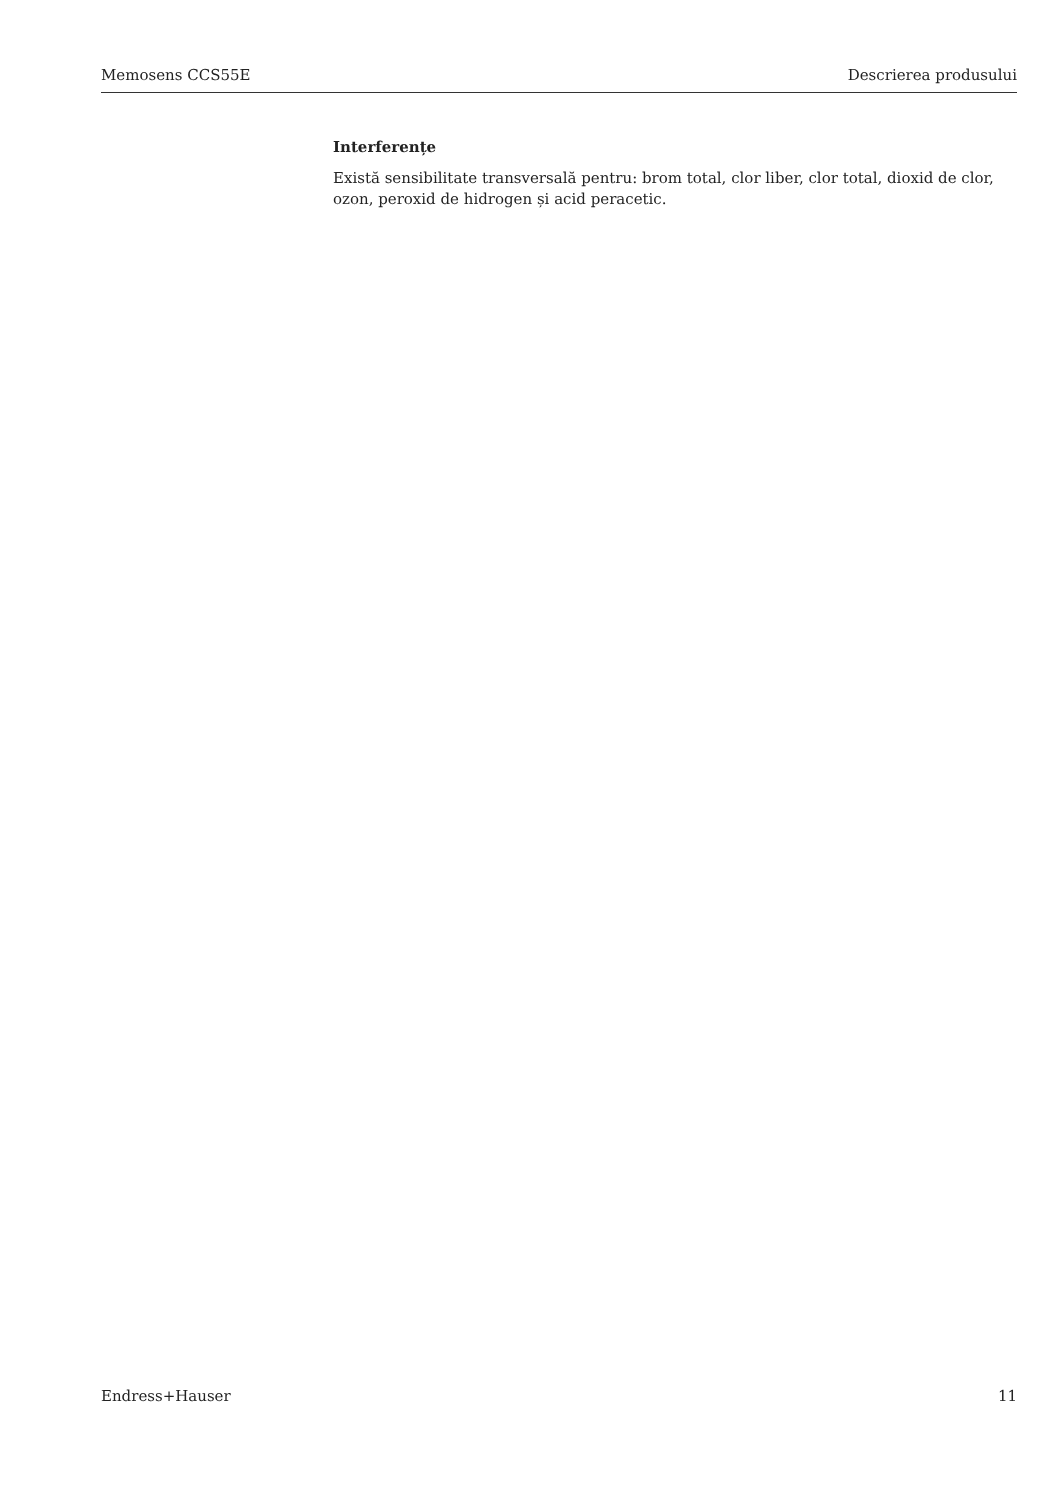Memosens CCS55E Descrierea produsului
Interferențe
Există sensibilitate transversală pentru: brom total, clor liber, clor total, dioxid de clor, ozon, peroxid de hidrogen și acid peracetic.
Endress+Hauser 11